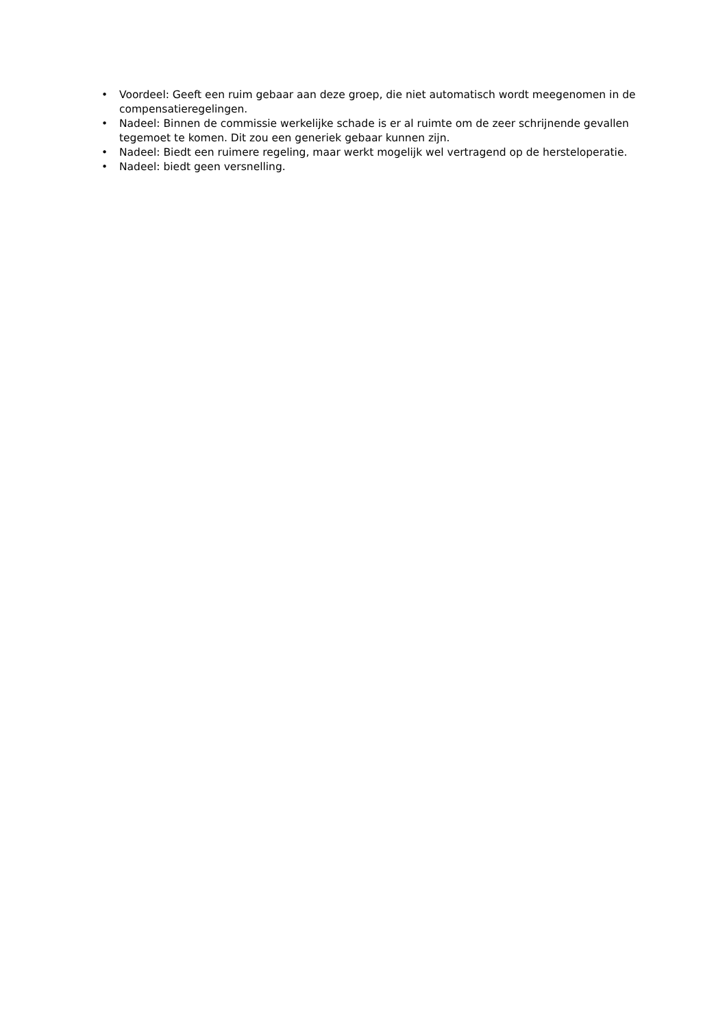• Voordeel: Geeft een ruim gebaar aan deze groep, die niet automatisch wordt meegenomen in de compensatieregelingen.
• Nadeel: Binnen de commissie werkelijke schade is er al ruimte om de zeer schrijnende gevallen tegemoet te komen. Dit zou een generiek gebaar kunnen zijn.
• Nadeel: Biedt een ruimere regeling, maar werkt mogelijk wel vertragend op de hersteloperatie.
• Nadeel: biedt geen versnelling.